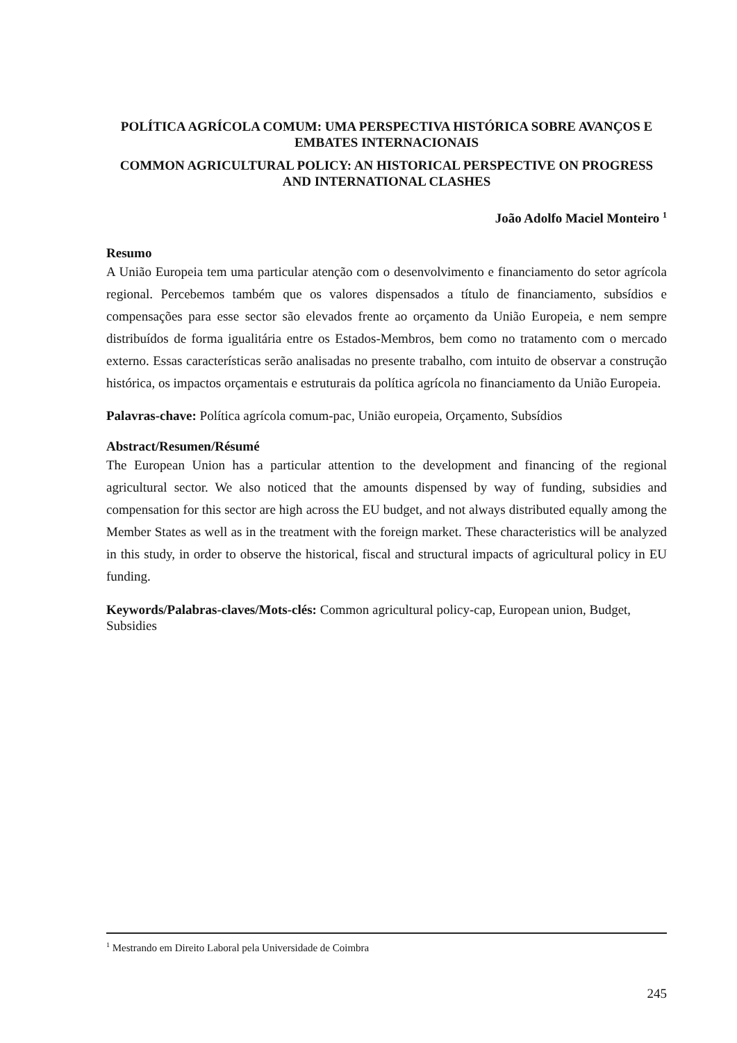POLÍTICA AGRÍCOLA COMUM: UMA PERSPECTIVA HISTÓRICA SOBRE AVANÇOS E EMBATES INTERNACIONAIS
COMMON AGRICULTURAL POLICY: AN HISTORICAL PERSPECTIVE ON PROGRESS AND INTERNATIONAL CLASHES
João Adolfo Maciel Monteiro <sup>1</sup>
Resumo
A União Europeia tem uma particular atenção com o desenvolvimento e financiamento do setor agrícola regional. Percebemos também que os valores dispensados a título de financiamento, subsídios e compensações para esse sector são elevados frente ao orçamento da União Europeia, e nem sempre distribuídos de forma igualitária entre os Estados-Membros, bem como no tratamento com o mercado externo. Essas características serão analisadas no presente trabalho, com intuito de observar a construção histórica, os impactos orçamentais e estruturais da política agrícola no financiamento da União Europeia.
Palavras-chave: Política agrícola comum-pac, União europeia, Orçamento, Subsídios
Abstract/Resumen/Résumé
The European Union has a particular attention to the development and financing of the regional agricultural sector. We also noticed that the amounts dispensed by way of funding, subsidies and compensation for this sector are high across the EU budget, and not always distributed equally among the Member States as well as in the treatment with the foreign market. These characteristics will be analyzed in this study, in order to observe the historical, fiscal and structural impacts of agricultural policy in EU funding.
Keywords/Palabras-claves/Mots-clés: Common agricultural policy-cap, European union, Budget, Subsidies
<sup>1</sup> Mestrando em Direito Laboral pela Universidade de Coimbra
245